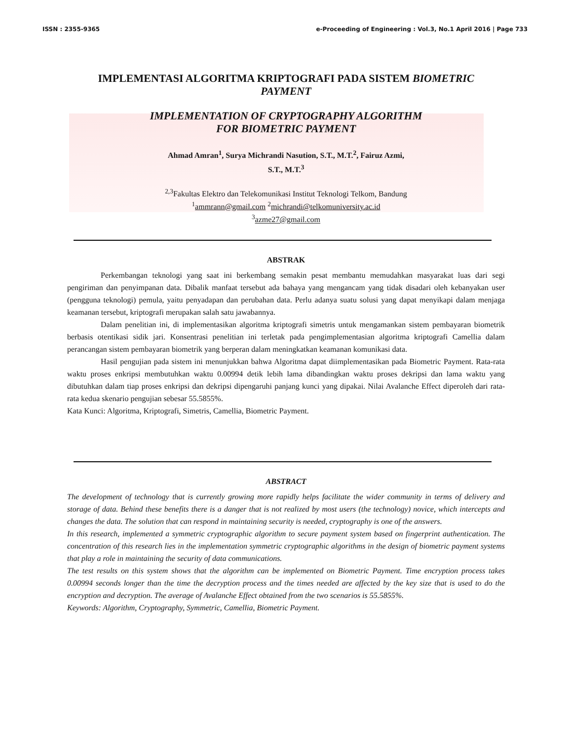ISSN : 2355-9365 e-Proceeding of Engineering : Vol.3, No.1 April 2016 | Page 733
IMPLEMENTASI ALGORITMA KRIPTOGRAFI PADA SISTEM BIOMETRIC
PAYMENT
IMPLEMENTATION OF CRYPTOGRAPHY ALGORITHM
FOR BIOMETRIC PAYMENT
Ahmad Amran<sup>1</sup>, Surya Michrandi Nasution, S.T., M.T.<sup>2</sup>, Fairuz Azmi,
S.T., M.T.<sup>3</sup>
<sup>2,3</sup>Fakultas Elektro dan Telekomunikasi Institut Teknologi Telkom, Bandung
<sup>1</sup> ammrann@gmail.com <sup>2</sup>michrandi@telkomuniversity.ac.id
<sup>3</sup> azme27@gmail.com
ABSTRAK
Perkembangan teknologi yang saat ini berkembang semakin pesat membantu memudahkan masyarakat luas dari segi pengiriman dan penyimpanan data. Dibalik manfaat tersebut ada bahaya yang mengancam yang tidak disadari oleh kebanyakan user (pengguna teknologi) pemula, yaitu penyadapan dan perubahan data. Perlu adanya suatu solusi yang dapat menyikapi dalam menjaga keamanan tersebut, kriptografi merupakan salah satu jawabannya.
Dalam penelitian ini, di implementasikan algoritma kriptografi simetris untuk mengamankan sistem pembayaran biometrik berbasis otentikasi sidik jari. Konsentrasi penelitian ini terletak pada pengimplementasian algoritma kriptografi Camellia dalam perancangan sistem pembayaran biometrik yang berperan dalam meningkatkan keamanan komunikasi data.
Hasil pengujian pada sistem ini menunjukkan bahwa Algoritma dapat diimplementasikan pada Biometric Payment. Rata-rata waktu proses enkripsi membutuhkan waktu 0.00994 detik lebih lama dibandingkan waktu proses dekripsi dan lama waktu yang dibutuhkan dalam tiap proses enkripsi dan dekripsi dipengaruhi panjang kunci yang dipakai. Nilai Avalanche Effect diperoleh dari rata-rata kedua skenario pengujian sebesar 55.5855%.
Kata Kunci: Algoritma, Kriptografi, Simetris, Camellia, Biometric Payment.
ABSTRACT
The development of technology that is currently growing more rapidly helps facilitate the wider community in terms of delivery and storage of data. Behind these benefits there is a danger that is not realized by most users (the technology) novice, which intercepts and changes the data. The solution that can respond in maintaining security is needed, cryptography is one of the answers.
In this research, implemented a symmetric cryptographic algorithm to secure payment system based on fingerprint authentication. The concentration of this research lies in the implementation symmetric cryptographic algorithms in the design of biometric payment systems that play a role in maintaining the security of data communications.
The test results on this system shows that the algorithm can be implemented on Biometric Payment. Time encryption process takes 0.00994 seconds longer than the time the decryption process and the times needed are affected by the key size that is used to do the encryption and decryption. The average of Avalanche Effect obtained from the two scenarios is 55.5855%.
Keywords: Algorithm, Cryptography, Symmetric, Camellia, Biometric Payment.